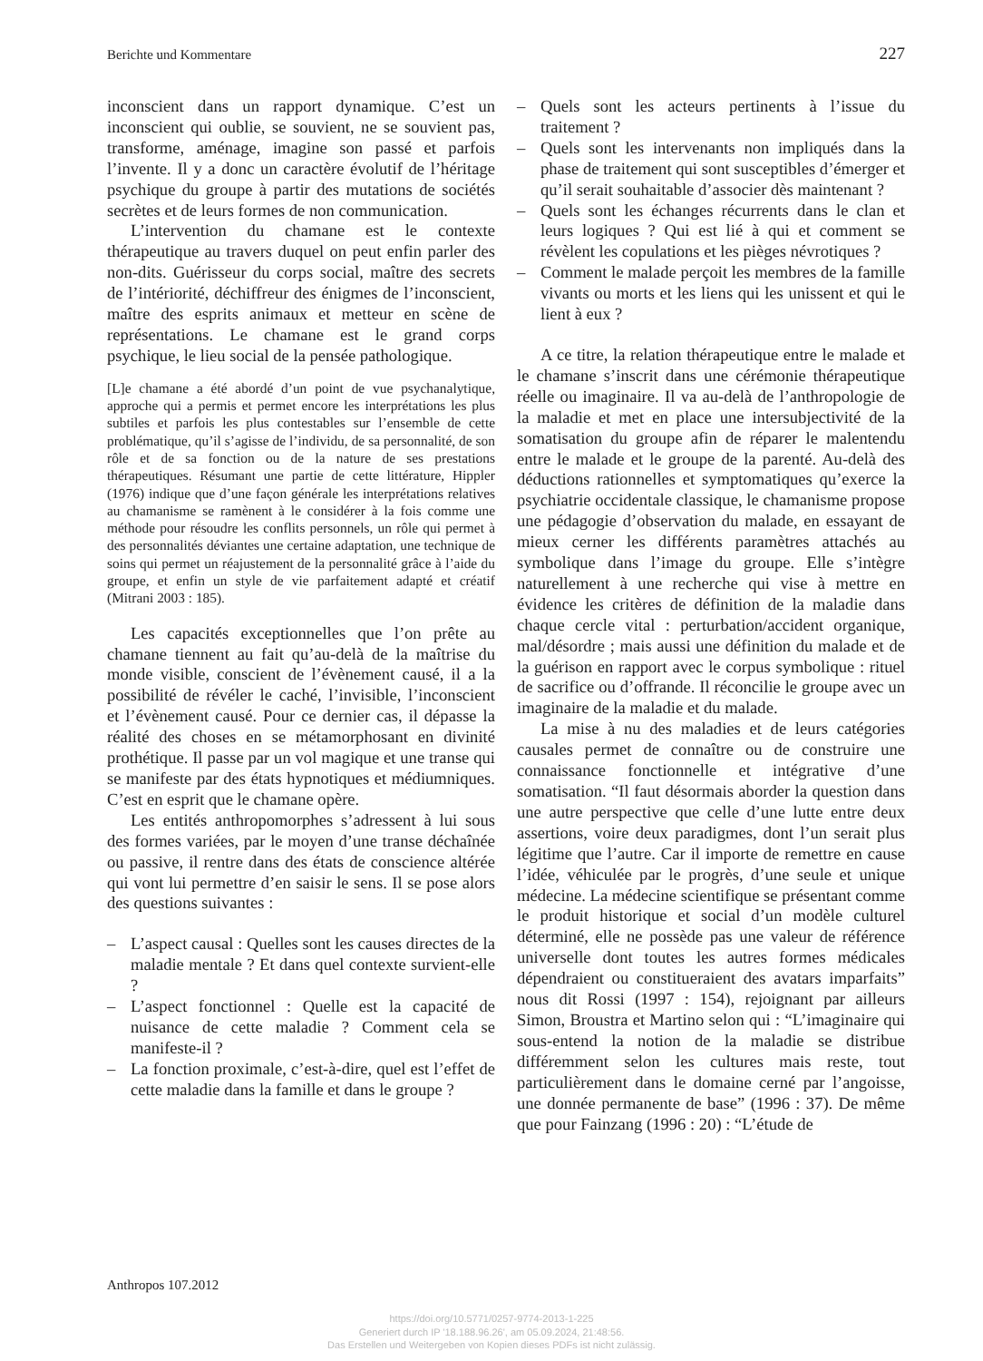Berichte und Kommentare 227
inconscient dans un rapport dynamique. C’est un inconscient qui oublie, se souvient, ne se souvient pas, transforme, aménage, imagine son passé et parfois l’invente. Il y a donc un caractère évolutif de l’héritage psychique du groupe à partir des mutations de sociétés secrètes et de leurs formes de non communication.
L’intervention du chamane est le contexte thérapeutique au travers duquel on peut enfin parler des non-dits. Guérisseur du corps social, maître des secrets de l’intériorité, déchiffreur des énigmes de l’inconscient, maître des esprits animaux et metteur en scène de représentations. Le chamane est le grand corps psychique, le lieu social de la pensée pathologique.
[L]e chamane a été abordé d’un point de vue psychanalytique, approche qui a permis et permet encore les interprétations les plus subtiles et parfois les plus contestables sur l’ensemble de cette problématique, qu’il s’agisse de l’individu, de sa personnalité, de son rôle et de sa fonction ou de la nature de ses prestations thérapeutiques. Résumant une partie de cette littérature, Hippler (1976) indique que d’une façon générale les interprétations relatives au chamanisme se ramènent à le considérer à la fois comme une méthode pour résoudre les conflits personnels, un rôle qui permet à des personnalités déviantes une certaine adaptation, une technique de soins qui permet un réajustement de la personnalité grâce à l’aide du groupe, et enfin un style de vie parfaitement adapté et créatif (Mitrani 2003 : 185).
Les capacités exceptionnelles que l’on prête au chamane tiennent au fait qu’au-delà de la maîtrise du monde visible, conscient de l’évènement causé, il a la possibilité de révéler le caché, l’invisible, l’inconscient et l’évènement causé. Pour ce dernier cas, il dépasse la réalité des choses en se métamorphosant en divinité prothétique. Il passe par un vol magique et une transe qui se manifeste par des états hypnotiques et médiumniques. C’est en esprit que le chamane opère.
Les entités anthropomorphes s’adressent à lui sous des formes variées, par le moyen d’une transe déchaînée ou passive, il rentre dans des états de conscience altérée qui vont lui permettre d’en saisir le sens. Il se pose alors des questions suivantes :
– L’aspect causal : Quelles sont les causes directes de la maladie mentale ? Et dans quel contexte survient-elle ?
– L’aspect fonctionnel : Quelle est la capacité de nuisance de cette maladie ? Comment cela se manifeste-il ?
– La fonction proximale, c’est-à-dire, quel est l’effet de cette maladie dans la famille et dans le groupe ?
– Quels sont les acteurs pertinents à l’issue du traitement ?
– Quels sont les intervenants non impliqués dans la phase de traitement qui sont susceptibles d’émerger et qu’il serait souhaitable d’associer dès maintenant ?
– Quels sont les échanges récurrents dans le clan et leurs logiques ? Qui est lié à qui et comment se révèlent les copulations et les pièges névrotiques ?
– Comment le malade perçoit les membres de la famille vivants ou morts et les liens qui les unissent et qui le lient à eux ?
A ce titre, la relation thérapeutique entre le malade et le chamane s’inscrit dans une cérémonie thérapeutique réelle ou imaginaire. Il va au-delà de l’anthropologie de la maladie et met en place une intersubjectivité de la somatisation du groupe afin de réparer le malentendu entre le malade et le groupe de la parenté. Au-delà des déductions rationnelles et symptomatiques qu’exerce la psychiatrie occidentale classique, le chamanisme propose une pédagogie d’observation du malade, en essayant de mieux cerner les différents paramètres attachés au symbolique dans l’image du groupe. Elle s’intègre naturellement à une recherche qui vise à mettre en évidence les critères de définition de la maladie dans chaque cercle vital : perturbation/accident organique, mal/désordre ; mais aussi une définition du malade et de la guérison en rapport avec le corpus symbolique : rituel de sacrifice ou d’offrande. Il réconcilie le groupe avec un imaginaire de la maladie et du malade.
La mise à nu des maladies et de leurs catégories causales permet de connaître ou de construire une connaissance fonctionnelle et intégrative d’une somatisation. “Il faut désormais aborder la question dans une autre perspective que celle d’une lutte entre deux assertions, voire deux paradigmes, dont l’un serait plus légitime que l’autre. Car il importe de remettre en cause l’idée, véhiculée par le progrès, d’une seule et unique médecine. La médecine scientifique se présentant comme le produit historique et social d’un modèle culturel déterminé, elle ne possède pas une valeur de référence universelle dont toutes les autres formes médicales dépendraient ou constitueraient des avatars imparfaits” nous dit Rossi (1997 : 154), rejoignant par ailleurs Simon, Broustra et Martino selon qui : “L’imaginaire qui sous-entend la notion de la maladie se distribue différemment selon les cultures mais reste, tout particulièrement dans le domaine cerné par l’angoisse, une donnée permanente de base” (1996 : 37). De même que pour Fainzang (1996 : 20) : “L’étude de
Anthropos 107.2012
https://doi.org/10.5771/0257-9774-2013-1-225
Generiert durch IP '18.188.96.26', am 05.09.2024, 21:48:56.
Das Erstellen und Weitergeben von Kopien dieses PDFs ist nicht zulässig.